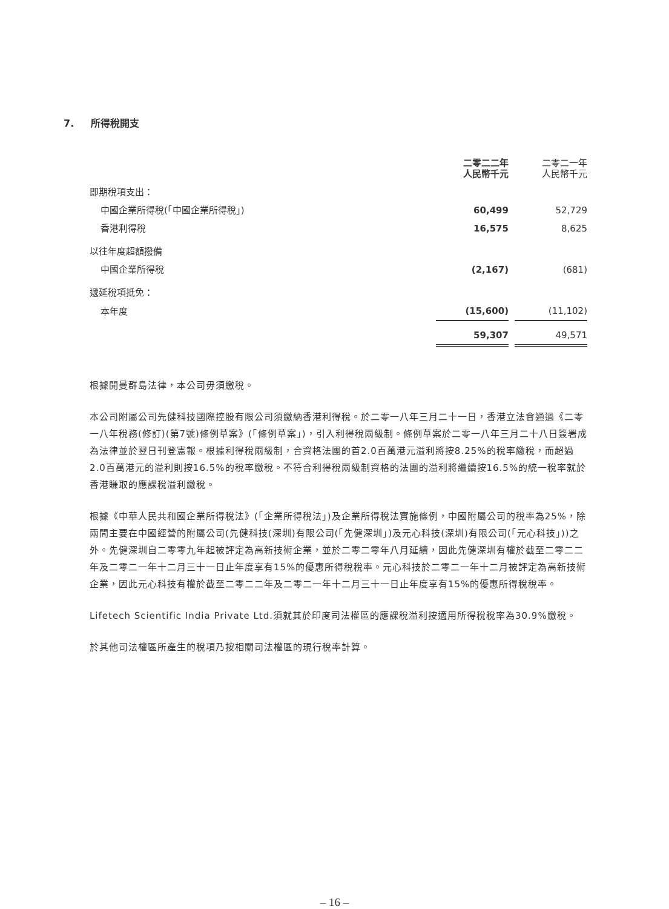7. 所得稅開支
| | 二零二二年 人民幣千元 | | 二零二一年 人民幣千元 |
| 即期稅項支出： | | | |
| 中國企業所得稅(「中國企業所得稅」) | 60,499 | | 52,729 |
| 香港利得稅 | 16,575 | | 8,625 |
| 以往年度超額撥備 | | | |
| 中國企業所得稅 | (2,167) | | (681) |
| 遞延稅項抵免： | | | |
| 本年度 | (15,600) | | (11,102) |
| | 59,307 | | 49,571 |
根據開曼群島法律，本公司毋須繳稅。
本公司附屬公司先健科技國際控股有限公司須繳納香港利得稅。於二零一八年三月二十一日，香港立法會通過《二零一八年稅務(修訂)(第7號)條例草案》(「條例草案」)，引入利得稅兩級制。條例草案於二零一八年三月二十八日簽署成為法律並於翌日刊登憲報。根據利得稅兩級制，合資格法團的首2.0百萬港元溢利將按8.25%的稅率繳稅，而超過2.0百萬港元的溢利則按16.5%的稅率繳稅。不符合利得稅兩級制資格的法團的溢利將繼續按16.5%的統一稅率就於香港賺取的應課稅溢利繳稅。
根據《中華人民共和國企業所得稅法》(「企業所得稅法」)及企業所得稅法實施條例，中國附屬公司的稅率為25%，除兩間主要在中國經營的附屬公司(先健科技(深圳)有限公司(「先健深圳」)及元心科技(深圳)有限公司(「元心科技」))之外。先健深圳自二零零九年起被評定為高新技術企業，並於二零二零年八月延續，因此先健深圳有權於截至二零二二年及二零二一年十二月三十一日止年度享有15%的優惠所得稅稅率。元心科技於二零二一年十二月被評定為高新技術企業，因此元心科技有權於截至二零二二年及二零二一年十二月三十一日止年度享有15%的優惠所得稅稅率。
Lifetech Scientific India Private Ltd.須就其於印度司法權區的應課稅溢利按適用所得稅稅率為30.9%繳稅。
於其他司法權區所產生的稅項乃按相關司法權區的現行稅率計算。
– 16 –